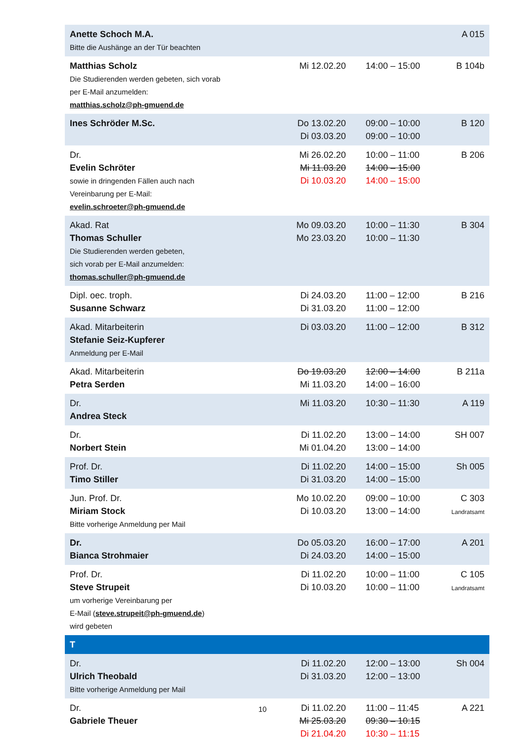| Anette Schoch M.A. Bitte die Aushänge an der Tür beachten | | | A 015 |
| Matthias Scholz Die Studierenden werden gebeten, sich vorab per E-Mail anzumelden: matthias.scholz@ph-gmuend.de | Mi 12.02.20 | 14:00 – 15:00 | B 104b |
| Ines Schröder M.Sc. | Do 13.02.20 Di 03.03.20 | 09:00 – 10:00 09:00 – 10:00 | B 120 |
| Dr. Evelin Schröter sowie in dringenden Fällen auch nach Vereinbarung per E-Mail: evelin.schroeter@ph-gmuend.de | Mi 26.02.20 Mi 11.03.20 Di 10.03.20 | 10:00 – 11:00 14:00 – 15:00 14:00 – 15:00 | B 206 |
| Akad. Rat Thomas Schuller Die Studierenden werden gebeten, sich vorab per E-Mail anzumelden: thomas.schuller@ph-gmuend.de | Mo 09.03.20 Mo 23.03.20 | 10:00 – 11:30 10:00 – 11:30 | B 304 |
| Dipl. oec. troph. Susanne Schwarz | Di 24.03.20 Di 31.03.20 | 11:00 – 12:00 11:00 – 12:00 | B 216 |
| Akad. Mitarbeiterin Stefanie Seiz-Kupferer Anmeldung per E-Mail | Di 03.03.20 | 11:00 – 12:00 | B 312 |
| Akad. Mitarbeiterin Petra Serden | Do 19.03.20 Mi 11.03.20 | 12:00 – 14:00 14:00 – 16:00 | B 211a |
| Dr. Andrea Steck | Mi 11.03.20 | 10:30 – 11:30 | A 119 |
| Dr. Norbert Stein | Di 11.02.20 Mi 01.04.20 | 13:00 – 14:00 13:00 – 14:00 | SH 007 |
| Prof. Dr. Timo Stiller | Di 11.02.20 Di 31.03.20 | 14:00 – 15:00 14:00 – 15:00 | Sh 005 |
| Jun. Prof. Dr. Miriam Stock Bitte vorherige Anmeldung per Mail | Mo 10.02.20 Di 10.03.20 | 09:00 – 10:00 13:00 – 14:00 | C 303 Landratsamt |
| Dr. Bianca Strohmaier | Do 05.03.20 Di 24.03.20 | 16:00 – 17:00 14:00 – 15:00 | A 201 |
| Prof. Dr. Steve Strupeit um vorherige Vereinbarung per E-Mail ( steve.strupeit@ph-gmuend.de ) wird gebeten | Di 11.02.20 Di 10.03.20 | 10:00 – 11:00 10:00 – 11:00 | C 105 Landratsamt |
| T | | | |
| Dr. Ulrich Theobald Bitte vorherige Anmeldung per Mail | Di 11.02.20 Di 31.03.20 | 12:00 – 13:00 12:00 – 13:00 | Sh 004 |
| Dr. Gabriele Theuer | Di 11.02.20 Mi 25.03.20 Di 21.04.20 | 11:00 – 11:45 09:30 – 10:15 10:30 – 11:15 | A 221 |
10